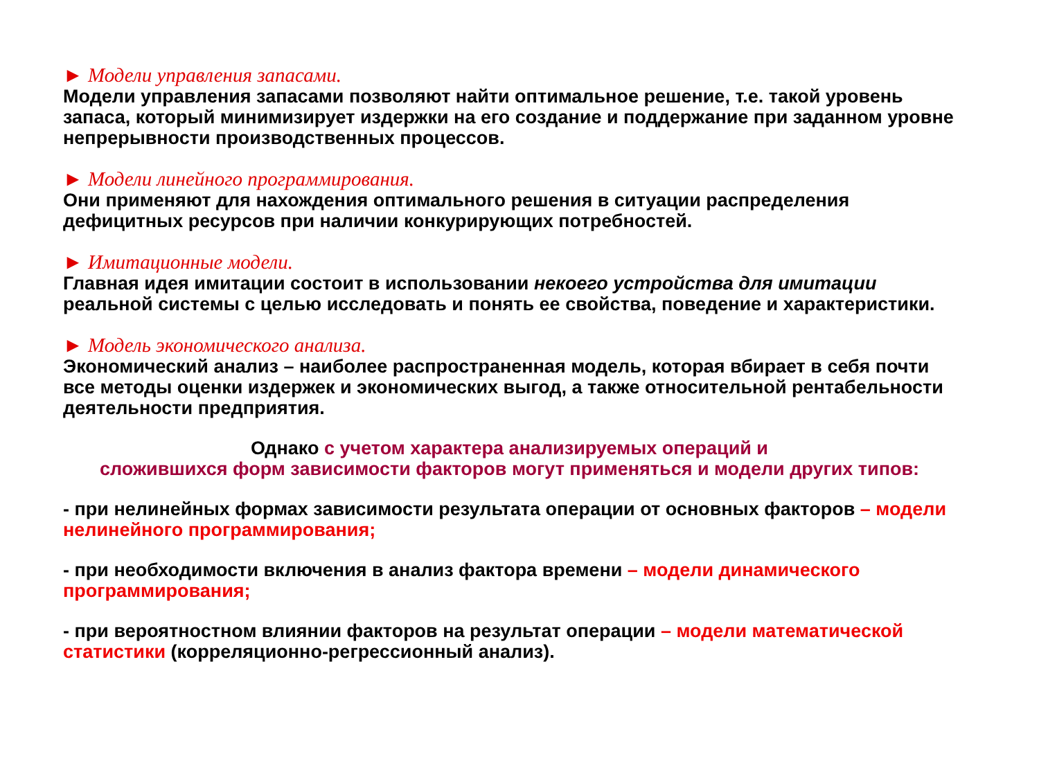► Модели управления запасами.
Модели управления запасами позволяют найти оптимальное решение, т.е. такой уровень запаса, который минимизирует издержки на его создание и поддержание при заданном уровне непрерывности производственных процессов.
► Модели линейного программирования.
Они применяют для нахождения оптимального решения в ситуации распределения дефицитных ресурсов при наличии конкурирующих потребностей.
► Имитационные модели.
Главная идея имитации состоит в использовании некоего устройства для имитации реальной системы с целью исследовать и понять ее свойства, поведение и характеристики.
► Модель экономического анализа.
Экономический анализ – наиболее распространенная модель, которая вбирает в себя почти все методы оценки издержек и экономических выгод, а также относительной рентабельности деятельности предприятия.
Однако с учетом характера анализируемых операций и
сложившихся форм зависимости факторов могут применяться и модели других типов:
- при нелинейных формах зависимости результата операции от основных факторов – модели нелинейного программирования;
- при необходимости включения в анализ фактора времени – модели динамического программирования;
- при вероятностном влиянии факторов на результат операции – модели математической статистики (корреляционно-регрессионный анализ).